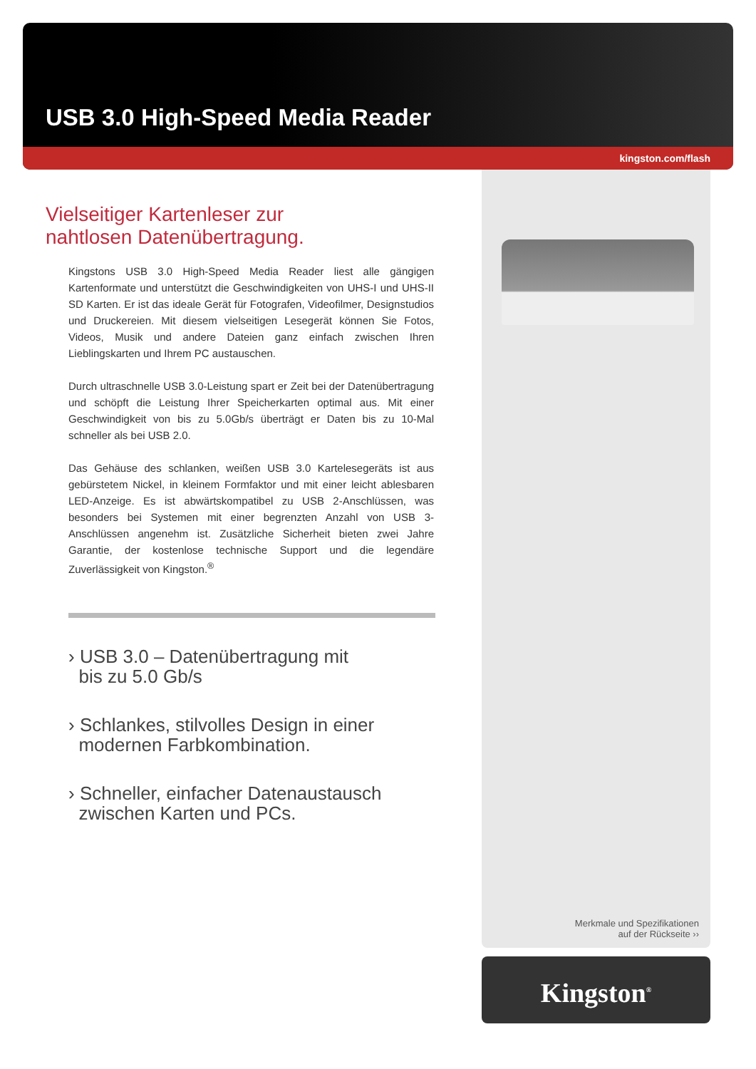USB 3.0 High-Speed Media Reader
kingston.com/flash
Vielseitiger Kartenleser zur
nahtlosen Datenübertragung.
Kingstons USB 3.0 High-Speed Media Reader liest alle gängigen Kartenformate und unterstützt die Geschwindigkeiten von UHS-I und UHS-II SD Karten. Er ist das ideale Gerät für Fotografen, Videofilmer, Designstudios und Druckereien. Mit diesem vielseitigen Lesegerät können Sie Fotos, Videos, Musik und andere Dateien ganz einfach zwischen Ihren Lieblingskarten und Ihrem PC austauschen.
Durch ultraschnelle USB 3.0-Leistung spart er Zeit bei der Datenübertragung und schöpft die Leistung Ihrer Speicherkarten optimal aus. Mit einer Geschwindigkeit von bis zu 5.0Gb/s überträgt er Daten bis zu 10-Mal schneller als bei USB 2.0.
Das Gehäuse des schlanken, weißen USB 3.0 Kartelesegeräts ist aus gebürstetem Nickel, in kleinem Formfaktor und mit einer leicht ablesbaren LED-Anzeige. Es ist abwärtskompatibel zu USB 2-Anschlüssen, was besonders bei Systemen mit einer begrenzten Anzahl von USB 3-Anschlüssen angenehm ist. Zusätzliche Sicherheit bieten zwei Jahre Garantie, der kostenlose technische Support und die legendäre Zuverlässigkeit von Kingston.<sup>®</sup>
› USB 3.0 – Datenübertragung mit
bis zu 5.0 Gb/s
› Schlankes, stilvolles Design in einer
modernen Farbkombination.
› Schneller, einfacher Datenaustausch
zwischen Karten und PCs.
Merkmale und Spezifikationen
auf der Rückseite ››
Kingston<sup>®</sup>